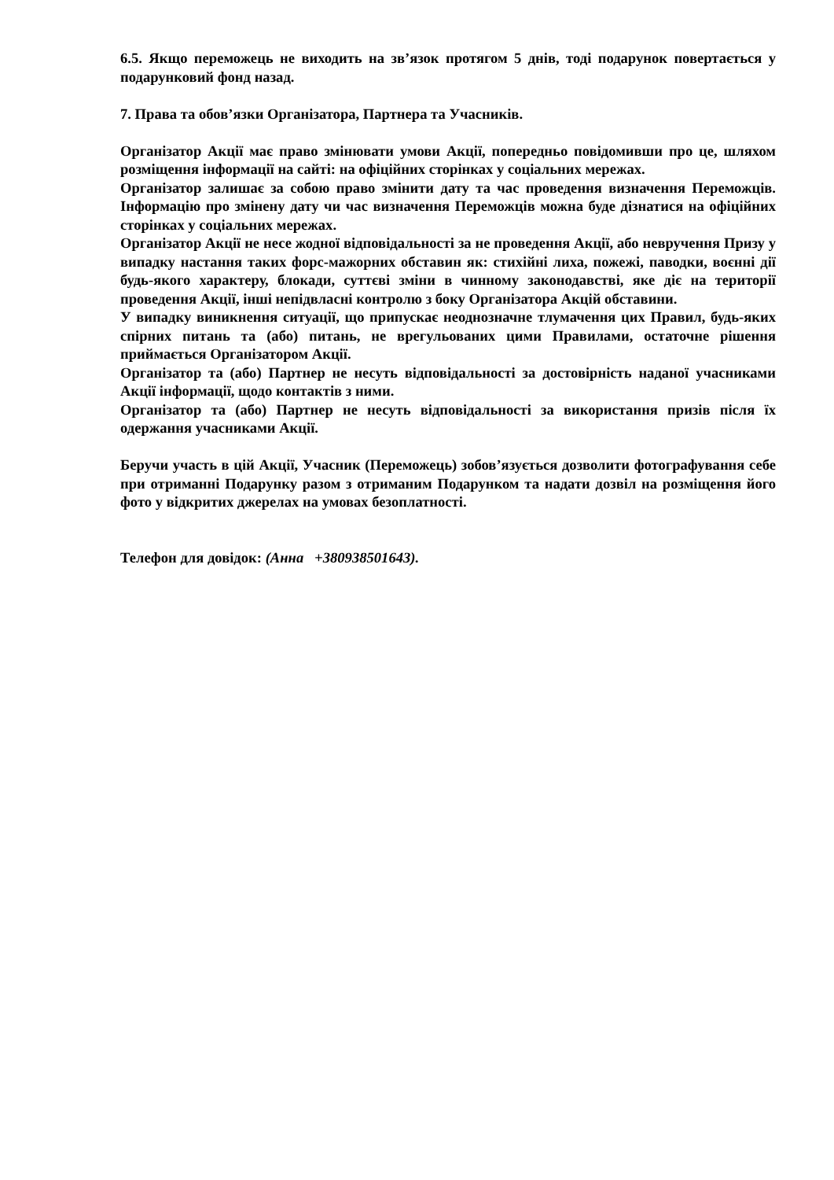6.5. Якщо переможець не виходить на зв’язок протягом 5 днів, тоді подарунок повертається у подарунковий фонд назад.
7. Права та обов’язки Організатора, Партнера та Учасників.
Організатор Акції має право змінювати умови Акції, попередньо повідомивши про це, шляхом розміщення інформації на сайті: на офіційних сторінках у соціальних мережах.
Організатор залишає за собою право змінити дату та час проведення визначення Переможців. Інформацію про змінену дату чи час визначення Переможців можна буде дізнатися на офіційних сторінках у соціальних мережах.
Організатор Акції не несе жодної відповідальності за не проведення Акції, або невручення Призу у випадку настання таких форс-мажорних обставин як: стихійні лиха, пожежі, паводки, воєнні дії будь-якого характеру, блокади, суттєві зміни в чинному законодавстві, яке діє на території проведення Акції, інші непідвласні контролю з боку Організатора Акцій обставини.
У випадку виникнення ситуації, що припускає неоднозначне тлумачення цих Правил, будь-яких спірних питань та (або) питань, не врегульованих цими Правилами, остаточне рішення приймається Організатором Акції.
Організатор та (або) Партнер не несуть відповідальності за достовірність наданої учасниками Акції інформації, щодо контактів з ними.
Організатор та (або) Партнер не несуть відповідальності за використання призів після їх одержання учасниками Акції.
Беручи участь в цій Акції, Учасник (Переможець) зобов’язується дозволити фотографування себе при отриманні Подарунку разом з отриманим Подарунком та надати дозвіл на розміщення його фото у відкритих джерелах на умовах безоплатності.
Телефон для довідок: (Анна +380938501643).